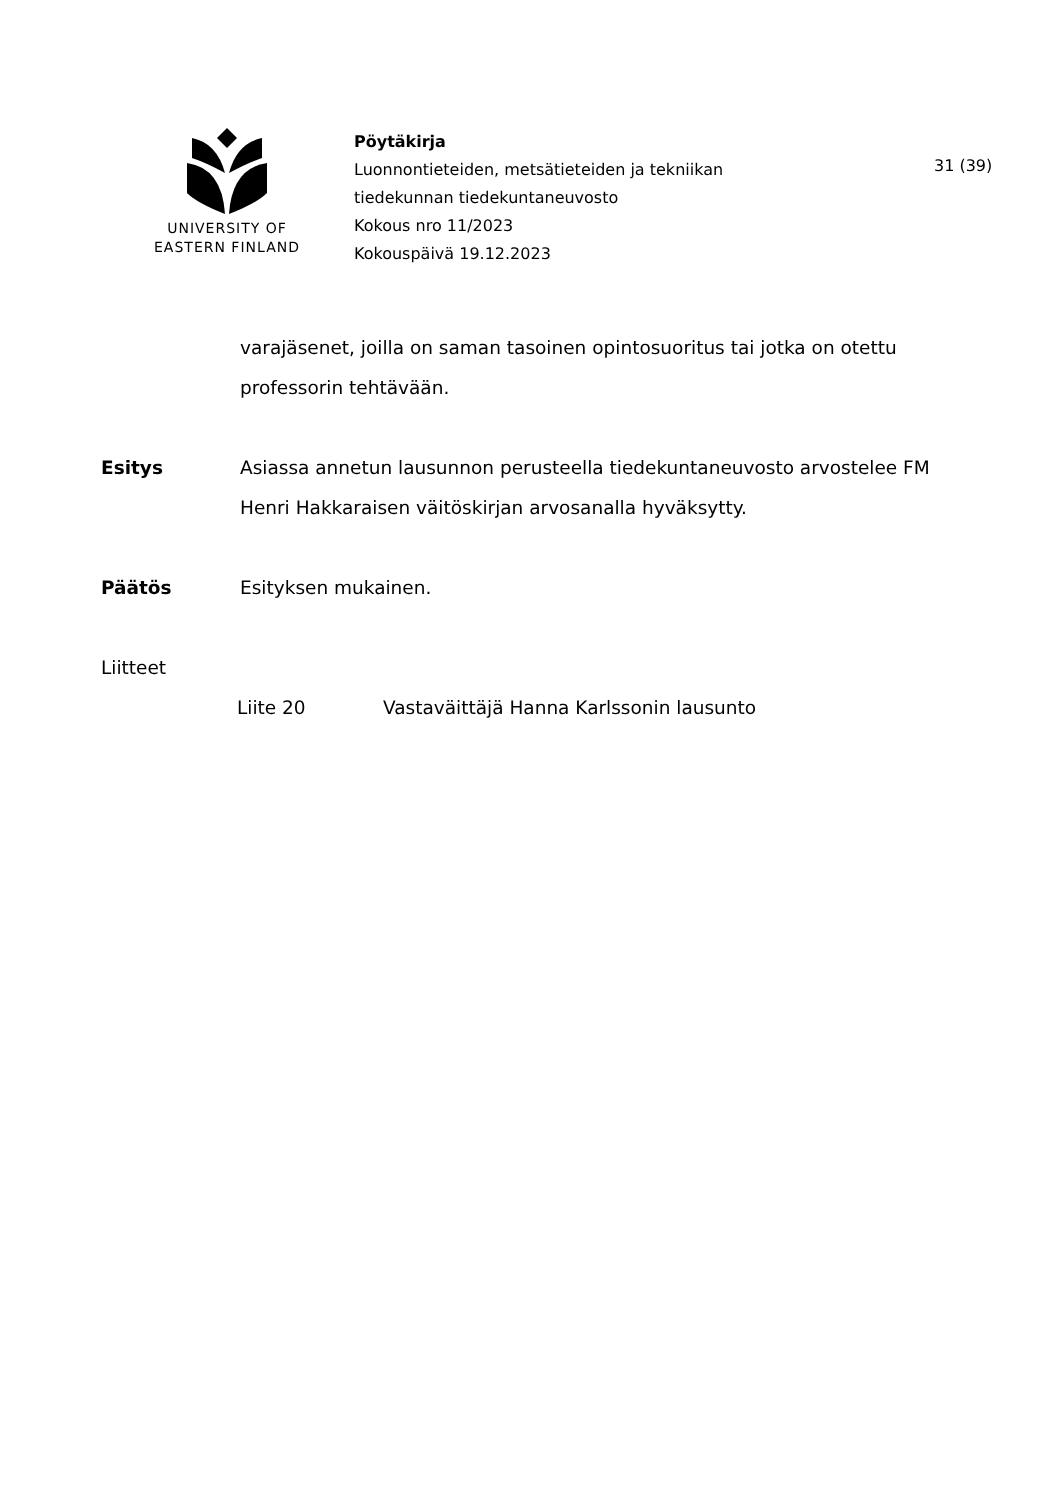UNIVERSITY OF
EASTERN FINLAND
Pöytäkirja
Luonnontieteiden, metsätieteiden ja tekniikan
tiedekunnan tiedekuntaneuvosto
Kokous nro 11/2023
Kokouspäivä 19.12.2023
31 (39)
varajäsenet, joilla on saman tasoinen opintosuoritus tai jotka on otettu professorin tehtävään.
Esitys Asiassa annetun lausunnon perusteella tiedekuntaneuvosto arvostelee FM Henri Hakkaraisen väitöskirjan arvosanalla hyväksytty.
Päätös Esityksen mukainen.
Liitteet
Liite 20 Vastaväittäjä Hanna Karlssonin lausunto